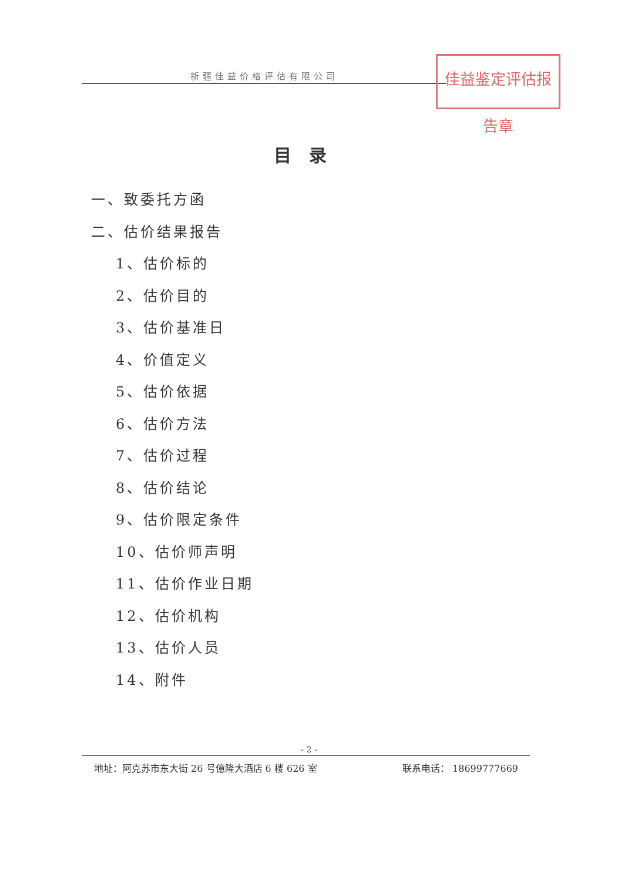新疆佳益价格评估有限公司
佳益鉴定评估报告章
目录
一、致委托方函
二、估价结果报告
1、估价标的
2、估价目的
3、估价基准日
4、价值定义
5、估价依据
6、估价方法
7、估价过程
8、估价结论
9、估价限定条件
10、估价师声明
11、估价作业日期
12、估价机构
13、估价人员
14、附件
- 2 -
地址：阿克苏市东大街 26 号億隆大酒店 6 楼 626 室 联系电话： 18699777669